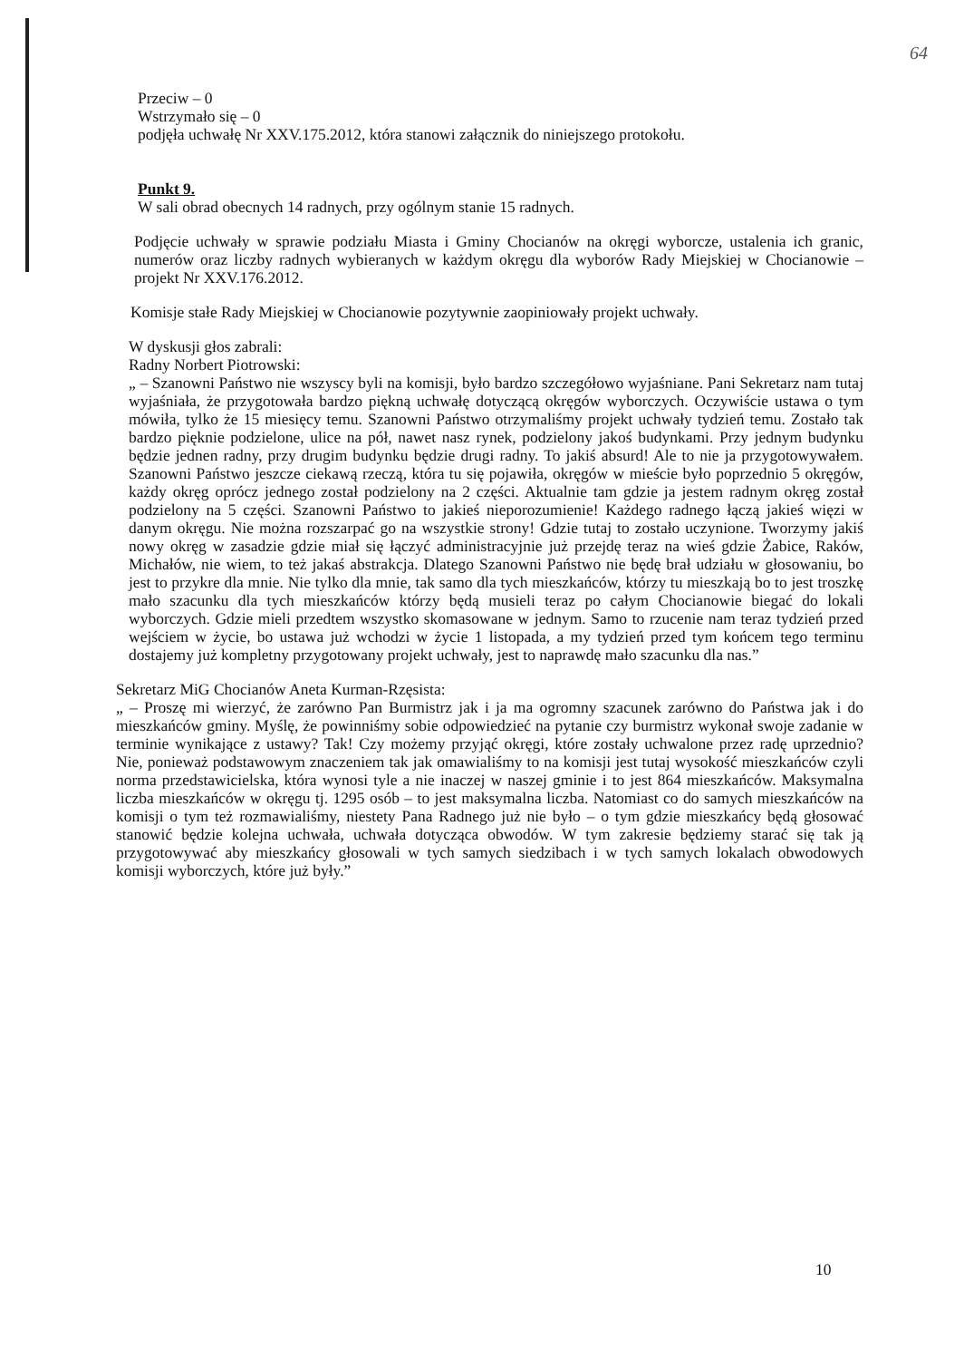64
Przeciw – 0
Wstrzymało się – 0
podjęła uchwałę Nr XXV.175.2012, która stanowi załącznik do niniejszego protokołu.
Punkt 9.
W sali obrad obecnych 14 radnych, przy ogólnym stanie 15 radnych.
Podjęcie uchwały w sprawie podziału Miasta i Gminy Chocianów na okręgi wyborcze, ustalenia ich granic, numerów oraz liczby radnych wybieranych w każdym okręgu dla wyborów Rady Miejskiej w Chocianowie – projekt Nr XXV.176.2012.
Komisje stałe Rady Miejskiej w Chocianowie pozytywnie zaopiniowały projekt uchwały.
W dyskusji głos zabrali:
Radny Norbert Piotrowski:
„ – Szanowni Państwo nie wszyscy byli na komisji, było bardzo szczegółowo wyjaśniane. Pani Sekretarz nam tutaj wyjaśniała, że przygotowała bardzo piękną uchwałę dotyczącą okręgów wyborczych. Oczywiście ustawa o tym mówiła, tylko że 15 miesięcy temu. Szanowni Państwo otrzymaliśmy projekt uchwały tydzień temu. Zostało tak bardzo pięknie podzielone, ulice na pół, nawet nasz rynek, podzielony jakoś budynkami. Przy jednym budynku będzie jednen radny, przy drugim budynku będzie drugi radny. To jakiś absurd! Ale to nie ja przygotowywałem. Szanowni Państwo jeszcze ciekawą rzeczą, która tu się pojawiła, okręgów w mieście było poprzednio 5 okręgów, każdy okręg oprócz jednego został podzielony na 2 części. Aktualnie tam gdzie ja jestem radnym okręg został podzielony na 5 części. Szanowni Państwo to jakieś nieporozumienie! Każdego radnego łączą jakieś więzi w danym okręgu. Nie można rozszarpać go na wszystkie strony! Gdzie tutaj to zostało uczynione. Tworzymy jakiś nowy okręg w zasadzie gdzie miał się łączyć administracyjnie już przejdę teraz na wieś gdzie Żabice, Raków, Michałów, nie wiem, to też jakaś abstrakcja. Dlatego Szanowni Państwo nie będę brał udziału w głosowaniu, bo jest to przykre dla mnie. Nie tylko dla mnie, tak samo dla tych mieszkańców, którzy tu mieszkają bo to jest troszkę mało szacunku dla tych mieszkańców którzy będą musieli teraz po całym Chocianowie biegać do lokali wyborczych. Gdzie mieli przedtem wszystko skomasowane w jednym. Samo to rzucenie nam teraz tydzień przed wejściem w życie, bo ustawa już wchodzi w życie 1 listopada, a my tydzień przed tym końcem tego terminu dostajemy już kompletny przygotowany projekt uchwały, jest to naprawdę mało szacunku dla nas.”
Sekretarz MiG Chocianów Aneta Kurman-Rzęsista:
„ – Proszę mi wierzyć, że zarówno Pan Burmistrz jak i ja ma ogromny szacunek zarówno do Państwa jak i do mieszkańców gminy. Myślę, że powinniśmy sobie odpowiedzieć na pytanie czy burmistrz wykonał swoje zadanie w terminie wynikające z ustawy? Tak! Czy możemy przyjąć okręgi, które zostały uchwalone przez radę uprzednio? Nie, ponieważ podstawowym znaczeniem tak jak omawialiśmy to na komisji jest tutaj wysokość mieszkańców czyli norma przedstawicielska, która wynosi tyle a nie inaczej w naszej gminie i to jest 864 mieszkańców. Maksymalna liczba mieszkańców w okręgu tj. 1295 osób – to jest maksymalna liczba. Natomiast co do samych mieszkańców na komisji o tym też rozmawialiśmy, niestety Pana Radnego już nie było – o tym gdzie mieszkańcy będą głosować stanowić będzie kolejna uchwała, uchwała dotycząca obwodów. W tym zakresie będziemy starać się tak ją przygotowywać aby mieszkańcy głosowali w tych samych siedzibach i w tych samych lokalach obwodowych komisji wyborczych, które już były.”
10